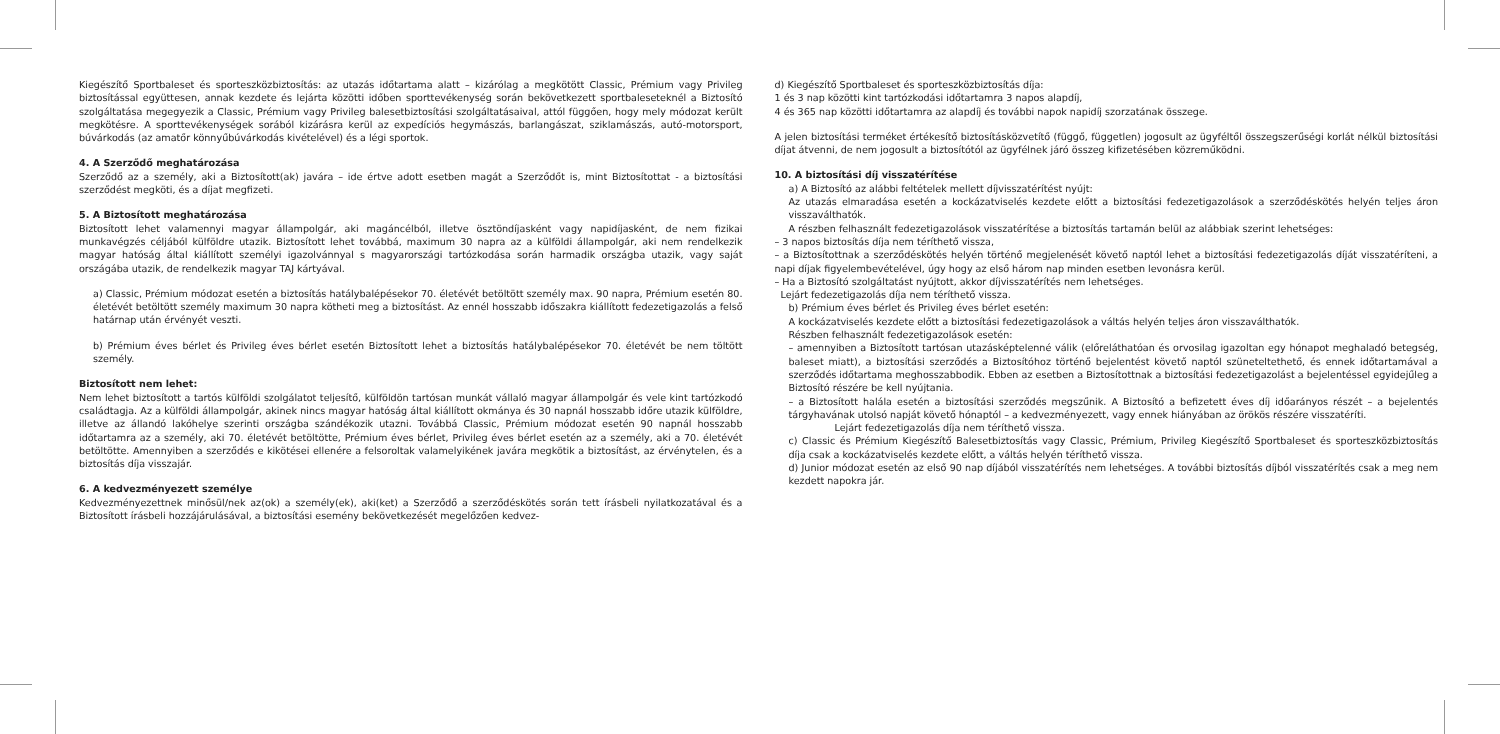Kiegészítő Sportbaleset és sporteszközbiztosítás: az utazás időtartama alatt – kizárólag a megkötött Classic, Prémium vagy Privileg biztosítással együttesen, annak kezdete és lejárta közötti időben sporttevékenység során bekövetkezett sportbaleseteknél a Biztosító szolgáltatása megegyezik a Classic, Prémium vagy Privileg balesetbiztosítási szolgáltatásaival, attól függően, hogy mely módozat került megkötésre. A sporttevékenységek sorából kizárásra kerül az expedíciós hegymászás, barlangászat, sziklamászás, autó-motorsport, búvárkodás (az amatőr könnyűbúvárkodás kivételével) és a légi sportok.
4. A Szerződő meghatározása
Szerződő az a személy, aki a Biztosított(ak) javára – ide értve adott esetben magát a Szerződőt is, mint Biztosítottat - a biztosítási szerződést megköti, és a díjat megfizeti.
5. A Biztosított meghatározása
Biztosított lehet valamennyi magyar állampolgár, aki magáncélból, illetve ösztöndíjasként vagy napidíjasként, de nem fizikai munkavégzés céljából külföldre utazik. Biztosított lehet továbbá, maximum 30 napra az a külföldi állampolgár, aki nem rendelkezik magyar hatóság által kiállított személyi igazolvánnyal s magyarországi tartózkodása során harmadik országba utazik, vagy saját országába utazik, de rendelkezik magyar TAJ kártyával.
a) Classic, Prémium módozat esetén a biztosítás hatálybalépésekor 70. életévét betöltött személy max. 90 napra, Prémium esetén 80. életévét betöltött személy maximum 30 napra kötheti meg a biztosítást. Az ennél hosszabb időszakra kiállított fedezetigazolás a felső határnap után érvényét veszti.
b) Prémium éves bérlet és Privileg éves bérlet esetén Biztosított lehet a biztosítás hatálybalépésekor 70. életévét be nem töltött személy.
Biztosított nem lehet:
Nem lehet biztosított a tartós külföldi szolgálatot teljesítő, külföldön tartósan munkát vállaló magyar állampolgár és vele kint tartózkodó családtagja. Az a külföldi állampolgár, akinek nincs magyar hatóság által kiállított okmánya és 30 napnál hosszabb időre utazik külföldre, illetve az állandó lakóhelye szerinti országba szándékozik utazni. Továbbá Classic, Prémium módozat esetén 90 napnál hosszabb időtartamra az a személy, aki 70. életévét betöltötte, Prémium éves bérlet, Privileg éves bérlet esetén az a személy, aki a 70. életévét betöltötte. Amennyiben a szerződés e kikötései ellenére a felsoroltak valamelyikének javára megkötik a biztosítást, az érvénytelen, és a biztosítás díja visszajár.
6. A kedvezményezett személye
Kedvezményezettnek minősül/nek az(ok) a személy(ek), aki(ket) a Szerződő a szerződéskötés során tett írásbeli nyilatkozatával és a Biztosított írásbeli hozzájárulásával, a biztosítási esemény bekövetkezését megelőzően kedvez-
d) Kiegészítő Sportbaleset és sporteszközbiztosítás díja:
1 és 3 nap közötti kint tartózkodási időtartamra 3 napos alapdíj,
4 és 365 nap közötti időtartamra az alapdíj és további napok napidíj szorzatának összege.
A jelen biztosítási terméket értékesítő biztosításközvetítő (függő, független) jogosult az ügyféltől összegszerűségi korlát nélkül biztosítási díjat átvenni, de nem jogosult a biztosítótól az ügyfélnek járó összeg kifizetésében közreműködni.
10. A biztosítási díj visszatérítése
a) A Biztosító az alábbi feltételek mellett díjvisszatérítést nyújt:
Az utazás elmaradása esetén a kockázatviselés kezdete előtt a biztosítási fedezetigazolások a szerződéskötés helyén teljes áron visszaválthatók.
A részben felhasznált fedezetigazolások visszatérítése a biztosítás tartamán belül az alábbiak szerint lehetséges:
– 3 napos biztosítás díja nem téríthető vissza,
– a Biztosítottnak a szerződéskötés helyén történő megjelenését követő naptól lehet a biztosítási fedezetigazolás díját visszatéríteni, a napi díjak figyelembevételével, úgy hogy az első három nap minden esetben levonásra kerül.
– Ha a Biztosító szolgáltatást nyújtott, akkor díjvisszatérítés nem lehetséges.
Lejárt fedezetigazolás díja nem téríthető vissza.
b) Prémium éves bérlet és Privileg éves bérlet esetén:
A kockázatviselés kezdete előtt a biztosítási fedezetigazolások a váltás helyén teljes áron visszaválthatók.
Részben felhasznált fedezetigazolások esetén:
– amennyiben a Biztosított tartósan utazásképtelenné válik (előreláthatóan és orvosilag igazoltan egy hónapot meghaladó betegség, baleset miatt), a biztosítási szerződés a Biztosítóhoz történő bejelentést követő naptól szüneteltethető, és ennek időtartamával a szerződés időtartama meghosszabbodik. Ebben az esetben a Biztosítottnak a biztosítási fedezetigazolást a bejelentéssel egyidejűleg a Biztosító részére be kell nyújtania.
– a Biztosított halála esetén a biztosítási szerződés megszűnik. A Biztosító a befizetett éves díj időarányos részét – a bejelentés tárgyhavának utolsó napját követő hónaptól – a kedvezményezett, vagy ennek hiányában az örökös részére visszatéríti.
Lejárt fedezetigazolás díja nem téríthető vissza.
c) Classic és Prémium Kiegészítő Balesetbiztosítás vagy Classic, Prémium, Privileg Kiegészítő Sportbaleset és sporteszközbiztosítás díja csak a kockázatviselés kezdete előtt, a váltás helyén téríthető vissza.
d) Junior módozat esetén az első 90 nap díjából visszatérítés nem lehetséges. A további biztosítás díjból visszatérítés csak a meg nem kezdett napokra jár.